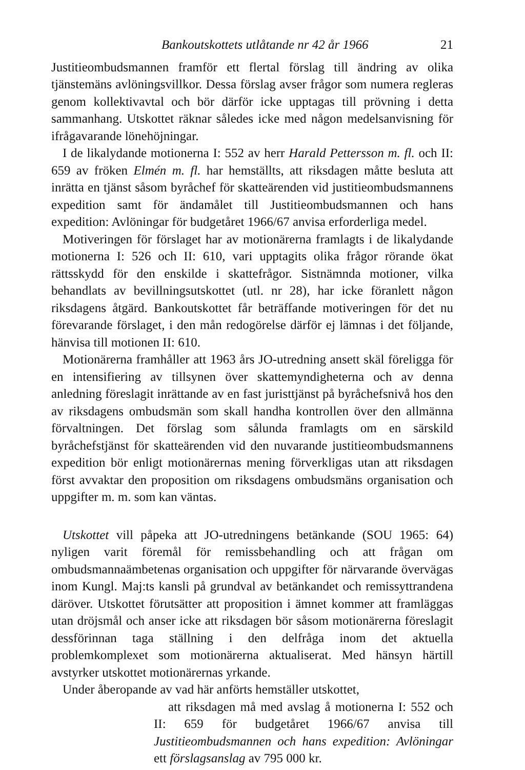Bankoutskottets utlåtande nr 42 år 1966 21
Justitieombudsmannen framför ett flertal förslag till ändring av olika tjänstemäns avlöningsvillkor. Dessa förslag avser frågor som numera regleras genom kollektivavtal och bör därför icke upptagas till prövning i detta sammanhang. Utskottet räknar således icke med någon medelsanvisning för ifrågavarande lönehöjningar.
I de likalydande motionerna I: 552 av herr Harald Pettersson m. fl. och II: 659 av fröken Elmén m. fl. har hemställts, att riksdagen måtte besluta att inrätta en tjänst såsom byråchef för skatteärenden vid justitieombudsmannens expedition samt för ändamålet till Justitieombudsmannen och hans expedition: Avlöningar för budgetåret 1966/67 anvisa erforderliga medel.
Motiveringen för förslaget har av motionärerna framlagts i de likalydande motionerna I: 526 och II: 610, vari upptagits olika frågor rörande ökat rättsskydd för den enskilde i skattefrågor. Sistnämnda motioner, vilka behandlats av bevillningsutskottet (utl. nr 28), har icke föranlett någon riksdagens åtgärd. Bankoutskottet får beträffande motiveringen för det nu förevarande förslaget, i den mån redogörelse därför ej lämnas i det följande, hänvisa till motionen II: 610.
Motionärerna framhåller att 1963 års JO-utredning ansett skäl föreligga för en intensifiering av tillsynen över skattemyndigheterna och av denna anledning föreslagit inrättande av en fast juristtjänst på byråchefsnivå hos den av riksdagens ombudsmän som skall handha kontrollen över den allmänna förvaltningen. Det förslag som sålunda framlagts om en särskild byråchefstjänst för skatteärenden vid den nuvarande justitieombudsmannens expedition bör enligt motionärernas mening förverkligas utan att riksdagen först avvaktar den proposition om riksdagens ombudsmäns organisation och uppgifter m. m. som kan väntas.
Utskottet vill påpeka att JO-utredningens betänkande (SOU 1965: 64) nyligen varit föremål för remissbehandling och att frågan om ombudsmannaämbetenas organisation och uppgifter för närvarande övervägas inom Kungl. Maj:ts kansli på grundval av betänkandet och remissyttrandena däröver. Utskottet förutsätter att proposition i ämnet kommer att framläggas utan dröjsmål och anser icke att riksdagen bör såsom motionärerna föreslagit dessförinnan taga ställning i den delfråga inom det aktuella problemkomplexet som motionärerna aktualiserat. Med hänsyn härtill avstyrker utskottet motionärernas yrkande.
Under åberopande av vad här anförts hemställer utskottet,
att riksdagen må med avslag å motionerna I: 552 och II: 659 för budgetåret 1966/67 anvisa till Justitieombudsmannen och hans expedition: Avlöningar ett förslagsanslag av 795 000 kr.